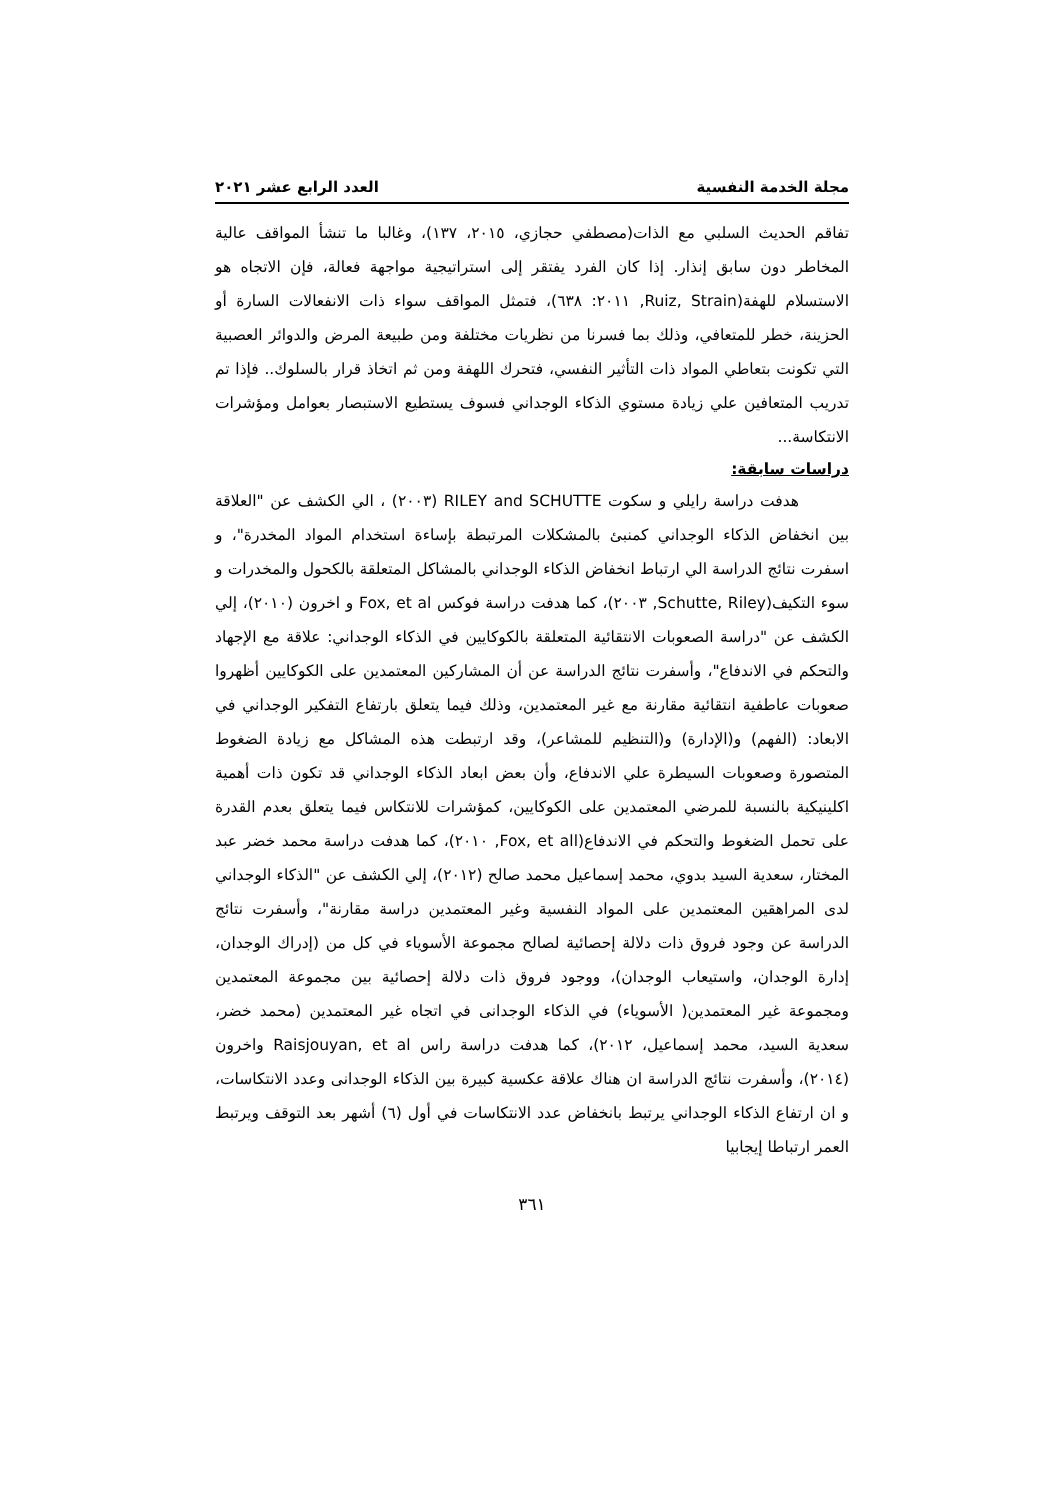مجلة الخدمة النفسية العدد الرابع عشر ٢٠٢١
تفاقم الحديث السلبي مع الذات(مصطفي حجازي، ٢٠١٥، ١٣٧)، وغالبا ما تنشأ المواقف عالية المخاطر دون سابق إنذار. إذا كان الفرد يفتقر إلى استراتيجية مواجهة فعالة، فإن الاتجاه هو الاستسلام للهفة(Ruiz, Strain, ٢٠١١: ٦٣٨)، فتمثل المواقف سواء ذات الانفعالات السارة أو الحزينة، خطر للمتعافي، وذلك بما فسرنا من نظريات مختلفة ومن طبيعة المرض والدوائر العصبية التي تكونت بتعاطي المواد ذات التأثير النفسي، فتحرك اللهفة ومن ثم اتخاذ قرار بالسلوك.. فإذا تم تدريب المتعافين علي زيادة مستوي الذكاء الوجداني فسوف يستطيع الاستبصار بعوامل ومؤشرات الانتكاسة...
دراسات سابقة:
هدفت دراسة رايلي و سكوت RILEY and SCHUTTE (٢٠٠٣) ، الي الكشف عن "العلاقة بين انخفاض الذكاء الوجداني كمنبئ بالمشكلات المرتبطة بإساءة استخدام المواد المخدرة"، و اسفرت نتائج الدراسة الي ارتباط انخفاض الذكاء الوجداني بالمشاكل المتعلقة بالكحول والمخدرات و سوء التكيف(Schutte, Riley, ٢٠٠٣)، كما هدفت دراسة فوكس Fox, et al و اخرون (٢٠١٠)، إلي الكشف عن "دراسة الصعوبات الانتقائية المتعلقة بالكوكايين في الذكاء الوجداني: علاقة مع الإجهاد والتحكم في الاندفاع"، وأسفرت نتائج الدراسة عن أن المشاركين المعتمدين على الكوكايين أظهروا صعوبات عاطفية انتقائية مقارنة مع غير المعتمدين، وذلك فيما يتعلق بارتفاع التفكير الوجداني في الابعاد: (الفهم) و(الإدارة) و(التنظيم للمشاعر)، وقد ارتبطت هذه المشاكل مع زيادة الضغوط المتصورة وصعوبات السيطرة علي الاندفاع، وأن بعض ابعاد الذكاء الوجداني قد تكون ذات أهمية اكلينيكية بالنسبة للمرضي المعتمدين على الكوكايين، كمؤشرات للانتكاس فيما يتعلق بعدم القدرة على تحمل الضغوط والتحكم في الاندفاع(Fox, et all, ٢٠١٠)، كما هدفت دراسة محمد خضر عبد المختار، سعدية السيد بدوي، محمد إسماعيل محمد صالح (٢٠١٢)، إلي الكشف عن "الذكاء الوجداني لدى المراهقين المعتمدين على المواد النفسية وغير المعتمدين دراسة مقارنة"، وأسفرت نتائج الدراسة عن وجود فروق ذات دلالة إحصائية لصالح مجموعة الأسوياء في كل من (إدراك الوجدان، إدارة الوجدان، واستيعاب الوجدان)، ووجود فروق ذات دلالة إحصائية بين مجموعة المعتمدين ومجموعة غير المعتمدين( الأسوياء) في الذكاء الوجدانى في اتجاه غير المعتمدين (محمد خضر، سعدية السيد، محمد إسماعيل، ٢٠١٢)، كما هدفت دراسة راس Raisjouyan, et al واخرون (٢٠١٤)، وأسفرت نتائج الدراسة ان هناك علاقة عكسية كبيرة بين الذكاء الوجدانى وعدد الانتكاسات، و ان ارتفاع الذكاء الوجداني يرتبط بانخفاض عدد الانتكاسات في أول (٦) أشهر بعد التوقف ويرتبط العمر ارتباطا إيجابيا
٣٦١